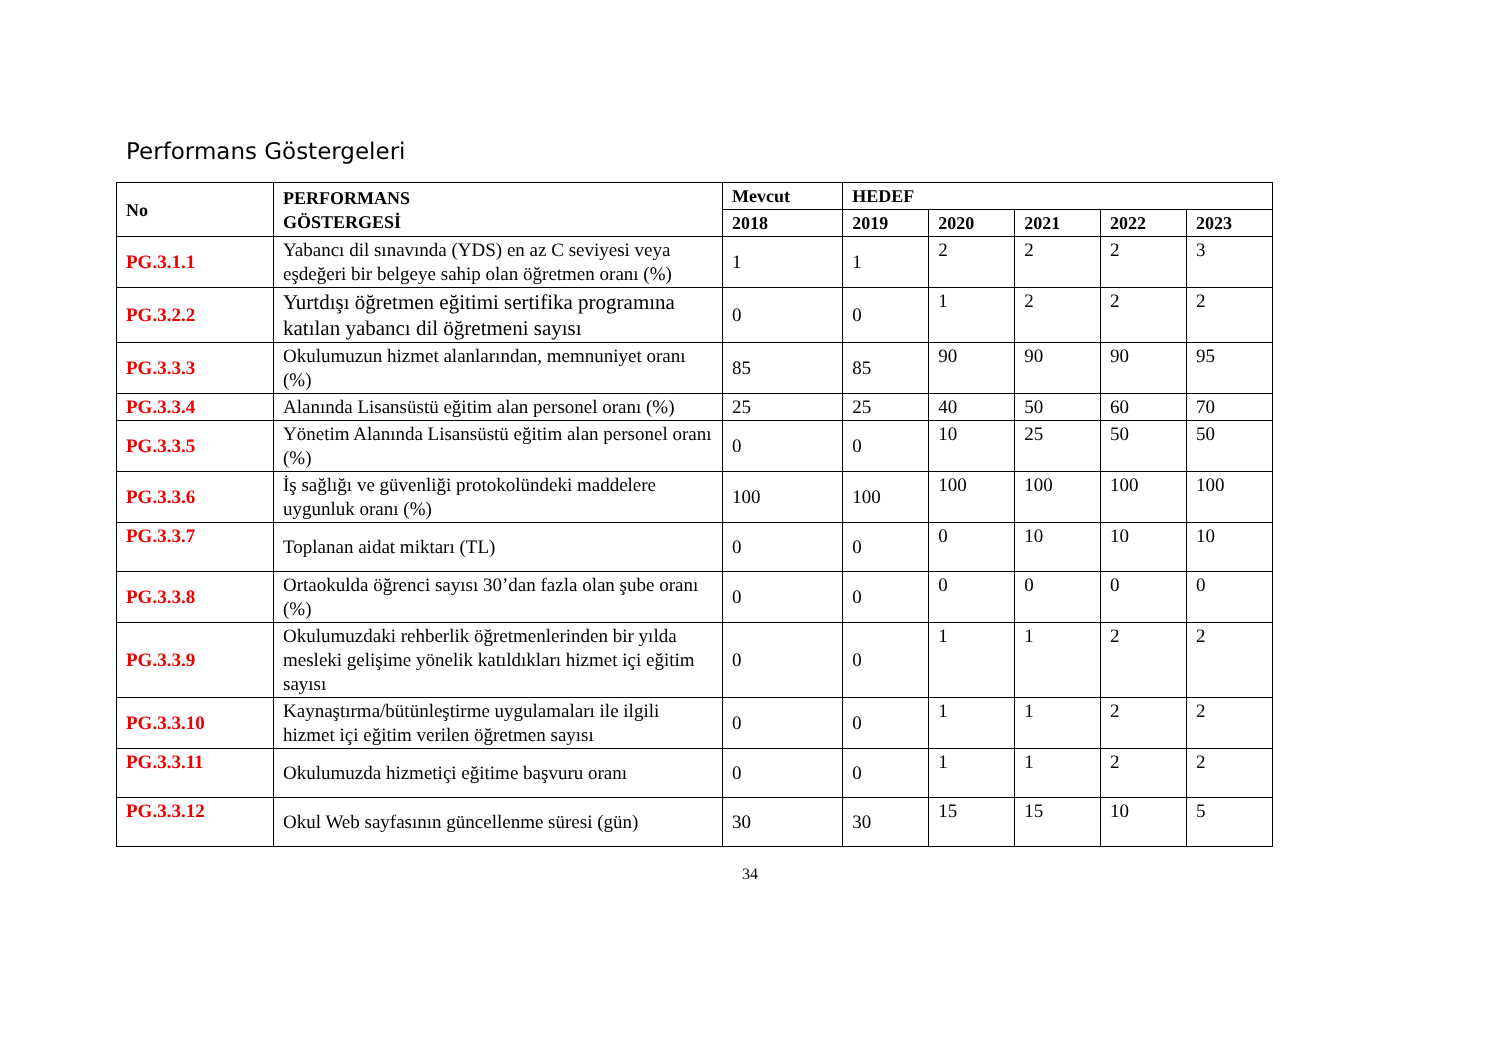Performans Göstergeleri
| No | PERFORMANS GÖSTERGESİ | Mevcut | HEDEF | | | | |
| --- | --- | --- | --- | --- | --- | --- | --- |
| | | 2018 | 2019 | 2020 | 2021 | 2022 | 2023 |
| PG.3.1.1 | Yabancı dil sınavında (YDS) en az C seviyesi veya eşdeğeri bir belgeye sahip olan öğretmen oranı (%) | 1 | 1 | 2 | 2 | 2 | 3 |
| PG.3.2.2 | Yurtdışı öğretmen eğitimi sertifika programına katılan yabancı dil öğretmeni sayısı | 0 | 0 | 1 | 2 | 2 | 2 |
| PG.3.3.3 | Okulumuzun hizmet alanlarından, memnuniyet oranı (%) | 85 | 85 | 90 | 90 | 90 | 95 |
| PG.3.3.4 | Alanında Lisansüstü eğitim alan personel oranı (%) | 25 | 25 | 40 | 50 | 60 | 70 |
| PG.3.3.5 | Yönetim Alanında Lisansüstü eğitim alan personel oranı (%) | 0 | 0 | 10 | 25 | 50 | 50 |
| PG.3.3.6 | İş sağlığı ve güvenliği protokolündeki maddelere uygunluk oranı (%) | 100 | 100 | 100 | 100 | 100 | 100 |
| PG.3.3.7 | Toplanan aidat miktarı (TL) | 0 | 0 | 0 | 10 | 10 | 10 |
| PG.3.3.8 | Ortaokulda öğrenci sayısı 30’dan fazla olan şube oranı (%) | 0 | 0 | 0 | 0 | 0 | 0 |
| PG.3.3.9 | Okulumuzdaki rehberlik öğretmenlerinden bir yılda mesleki gelişime yönelik katıldıkları hizmet içi eğitim sayısı | 0 | 0 | 1 | 1 | 2 | 2 |
| PG.3.3.10 | Kaynaştırma/bütünleştirme uygulamaları ile ilgili hizmet içi eğitim verilen öğretmen sayısı | 0 | 0 | 1 | 1 | 2 | 2 |
| PG.3.3.11 | Okulumuzda hizmetiçi eğitime başvuru oranı | 0 | 0 | 1 | 1 | 2 | 2 |
| PG.3.3.12 | Okul Web sayfasının güncellenme süresi (gün) | 30 | 30 | 15 | 15 | 10 | 5 |
34